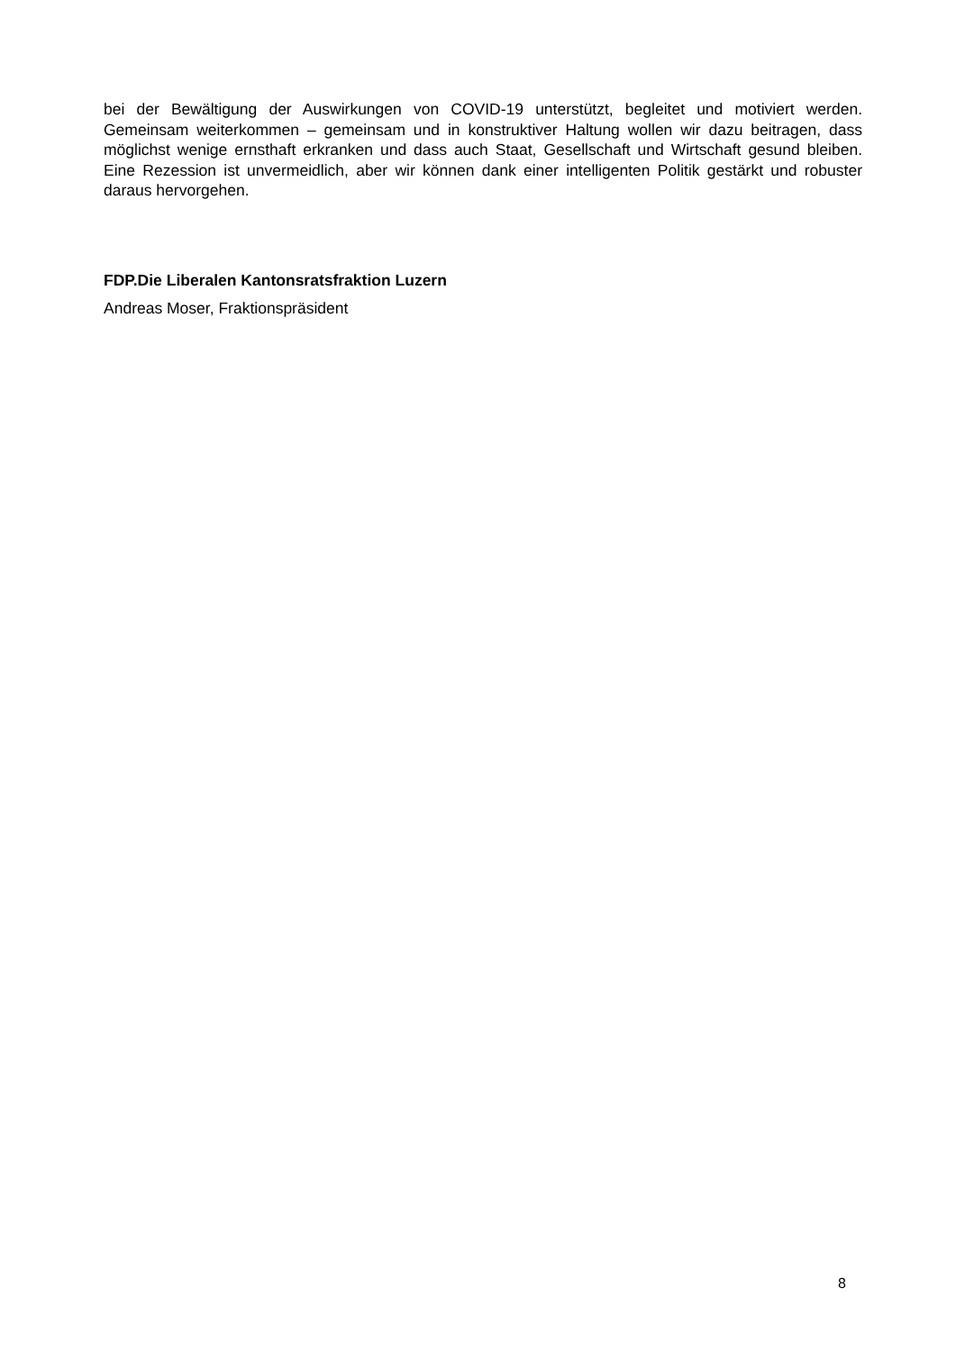bei der Bewältigung der Auswirkungen von COVID-19 unterstützt, begleitet und motiviert werden. Gemeinsam weiterkommen – gemeinsam und in konstruktiver Haltung wollen wir dazu beitragen, dass möglichst wenige ernsthaft erkranken und dass auch Staat, Gesellschaft und Wirtschaft gesund bleiben. Eine Rezession ist unvermeidlich, aber wir können dank einer intelligenten Politik gestärkt und robuster daraus hervorgehen.
FDP.Die Liberalen Kantonsratsfraktion Luzern
Andreas Moser, Fraktionspräsident
8